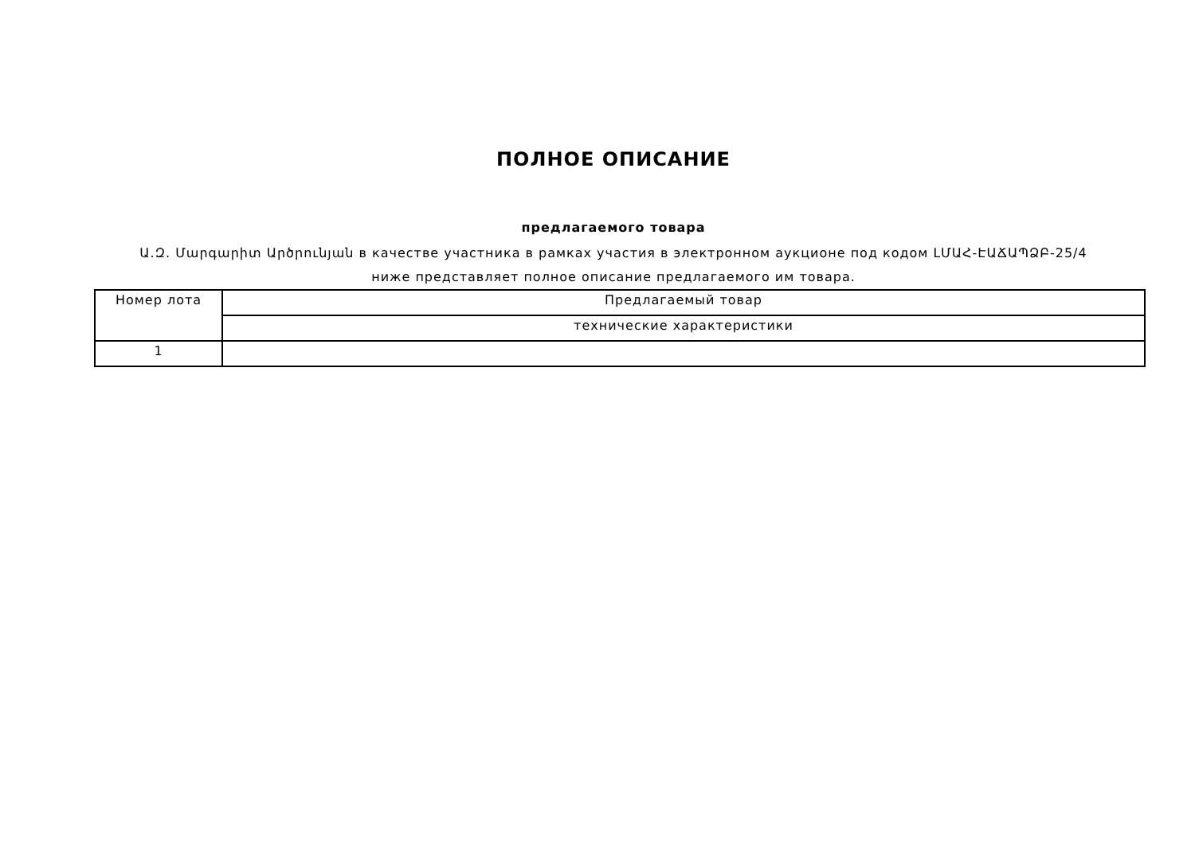ПОЛНОЕ ОПИСАНИЕ
предлагаемого товара
Ա.Զ. Մարգարիտ Արծրունյան в качестве участника в рамках участия в электронном аукционе под кодом ԼՄԱՀ-ԷԱՃԱՊՁԲ-25/4
ниже представляет полное описание предлагаемого им товара.
| Номер лота | Предлагаемый товар |
| | технические характеристики |
| 1 | |